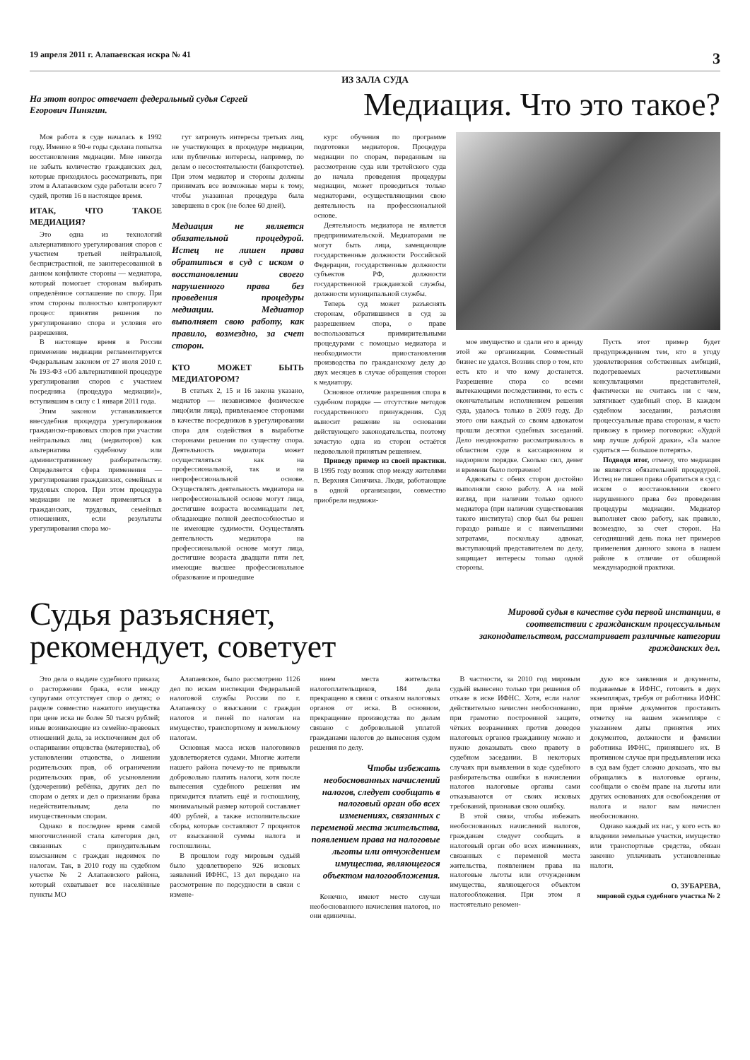19 апреля 2011 г. Алапаевская искра № 41 3
ИЗ ЗАЛА СУДА
На этот вопрос отвечает федеральный судья Сергей Егорович Пинягин.
Медиация. Что это такое?
Моя работа в суде началась в 1992 году. Именно в 90-е годы сделана попытка восстановления медиации. Мне никогда не забыть количество гражданских дел, которые приходилось рассматривать, при этом в Алапаевском суде работали всего 7 судей, против 16 в настоящее время.
ИТАК, ЧТО ТАКОЕ МЕДИАЦИЯ?
Это одна из технологий альтернативного урегулирования споров с участием третьей нейтральной, беспристрастной, не заинтересованной в данном конфликте стороны — медиатора, который помогает сторонам выбирать определённое соглашение по спору. При этом стороны полностью контролируют процесс принятия решения по урегулированию спора и условия его разрешения.
В настоящее время в России применение медиации регламентируется Федеральным законом от 27 июля 2010 г. № 193-ФЗ «Об альтернативной процедуре урегулирования споров с участием посредника (процедура медиации)», вступившим в силу с 1 января 2011 года.
Этим законом устанавливается внесудебная процедура урегулирования гражданско-правовых споров при участии нейтральных лиц (медиаторов) как альтернатива судебному или административному разбирательству. Определяется сфера применения — урегулирования гражданских, семейных и трудовых споров. При этом процедура медиации не может применяться в гражданских, трудовых, семейных отношениях, если результаты урегулирования спора мо-
гут затронуть интересы третьих лиц, не участвующих в процедуре медиации, или публичные интересы, например, по делам о несостоятельности (банкротстве). При этом медиатор и стороны должны принимать все возможные меры к тому, чтобы указанная процедура была завершена в срок (не более 60 дней).
Медиация не является обязательной процедурой. Истец не лишен права обратиться в суд с иском о восстановлении своего нарушенного права без проведения процедуры медиации. Медиатор выполняет свою работу, как правило, возмездно, за счет сторон.
КТО МОЖЕТ БЫТЬ МЕДИАТОРОМ?
В статьях 2, 15 и 16 закона указано, медиатор — независимое физическое лицо(или лица), привлекаемое сторонами в качестве посредников в урегулировании спора для содействия в выработке сторонами решения по существу спора. Деятельность медиатора может осуществляться как на профессиональной, так и на непрофессиональной основе. Осуществлять деятельность медиатора на непрофессиональной основе могут лица, достигшие возраста восемнадцати лет, обладающие полной дееспособностью и не имеющие судимости. Осуществлять деятельность медиатора на профессиональной основе могут лица, достигшие возраста двадцати пяти лет, имеющие высшее профессиональное образование и прошедшие
курс обучения по программе подготовки медиаторов. Процедура медиации по спорам, переданным на рассмотрение суда или третейского суда до начала проведения процедуры медиации, может проводиться только медиаторами, осуществляющими свою деятельность на профессиональной основе.
Деятельность медиатора не является предпринимательской. Медиаторами не могут быть лица, замещающие государственные должности Российской Федерации, государственные должности субъектов РФ, должности государственной гражданской службы, должности муниципальной службы.
Теперь суд может разъяснять сторонам, обратившимся в суд за разрешением спора, о праве воспользоваться примирительными процедурами с помощью медиатора и необходимости приостановления производства по гражданскому делу до двух месяцев в случае обращения сторон к медиатору.
Основное отличие разрешения спора в судебном порядке — отсутствие методов государственного принуждения. Суд выносит решение на основании действующего законодательства, поэтому зачастую одна из сторон остаётся недовольной принятым решением.
Приведу пример из своей практики. В 1995 году возник спор между жителями п. Верхняя Синячиха. Люди, работающие в одной организации, совместно приобрели недвижи-
мое имущество и сдали его в аренду этой же организации. Совместный бизнес не удался. Возник спор о том, кто есть кто и что кому достанется. Разрешение спора со всеми вытекающими последствиями, то есть с окончательным исполнением решения суда, удалось только в 2009 году. До этого они каждый со своим адвокатом прошли десятки судебных заседаний. Дело неоднократно рассматривалось в областном суде в кассационном и надзорном порядке. Сколько сил, денег и времени было потрачено!
Адвокаты с обеих сторон достойно выполняли свою работу. А на мой взгляд, при наличии только одного медиатора (при наличии существования такого института) спор был бы решен гораздо раньше и с наименьшими затратами, поскольку адвокат, выступающий представителем по делу, защищает интересы только одной стороны.
Пусть этот пример будет предупреждением тем, кто в угоду удовлетворения собственных амбиций, подогреваемых расчетливыми консультациями представителей, фактически не считаясь ни с чем, затягивает судебный спор. В каждом судебном заседании, разъясняя процессуальные права сторонам, я часто привожу в пример поговорки: «Худой мир лучше доброй драки», «За малое судиться — большое потерять».
Подводя итог, отмечу, что медиация не является обязательной процедурой. Истец не лишен права обратиться в суд с иском о восстановлении своего нарушенного права без проведения процедуры медиации. Медиатор выполняет свою работу, как правило, возмездно, за счет сторон. На сегодняшний день пока нет примеров применения данного закона в нашем районе в отличие от обширной международной практики.
Судья разъясняет,
рекомендует, советует
Мировой судья в качестве суда первой инстанции, в соответствии с гражданским процессуальным законодательством, рассматривает различные категории гражданских дел.
Это дела о выдаче судебного приказа; о расторжении брака, если между супругами отсутствует спор о детях; о разделе совместно нажитого имущества при цене иска не более 50 тысяч рублей; иные возникающие из семейно-правовых отношений дела, за исключением дел об оспаривании отцовства (материнства), об установлении отцовства, о лишении родительских прав, об ограничении родительских прав, об усыновлении (удочерении) ребёнка, других дел по спорам о детях и дел о признании брака недействительным; дела по имущественным спорам.
Однако в последнее время самой многочисленной стала категория дел, связанных с принудительным взысканием с граждан недоимок по налогам. Так, в 2010 году на судебном участке № 2 Алапаевского района, который охватывает все населённые пункты МО
Алапаевское, было рассмотрено 1126 дел по искам инспекции Федеральной налоговой службы России по г. Алапаевску о взыскании с граждан налогов и пеней по налогам на имущество, транспортному и земельному налогам.
Основная масса исков налоговиков удовлетворяется судами. Многие жители нашего района почему-то не привыкли добровольно платить налоги, хотя после вынесения судебного решения им приходится платить ещё и госпошлину, минимальный размер которой составляет 400 рублей, а также исполнительские сборы, которые составляют 7 процентов от взысканной суммы налога и госпошлины.
В прошлом году мировым судьёй было удовлетворено 926 исковых заявлений ИФНС, 13 дел передано на рассмотрение по подсудности в связи с измене-
нием места жительства налогоплательщиков, 184 дела прекращено в связи с отказом налоговых органов от иска. В основном, прекращение производства по делам связано с добровольной уплатой гражданами налогов до вынесения судом решения по делу.
Чтобы избежать необоснованных начислений налогов, следует сообщать в налоговый орган обо всех изменениях, связанных с переменой места жительства, появлением права на налоговые льготы или отчуждением имущества, являющегося объектом налогообложения.
Конечно, имеют место случаи необоснованного начисления налогов, но они единичны.
В частности, за 2010 год мировым судьёй вынесено только три решения об отказе в иске ИФНС. Хотя, если налог действительно начислен необоснованно, при грамотно построенной защите, чётких возражениях против доводов налоговых органов гражданину можно и нужно доказывать свою правоту в судебном заседании. В некоторых случаях при выявлении в ходе судебного разбирательства ошибки в начислении налогов налоговые органы сами отказываются от своих исковых требований, признавая свою ошибку.
В этой связи, чтобы избежать необоснованных начислений налогов, гражданам следует сообщать в налоговый орган обо всех изменениях, связанных с переменой места жительства, появлением права на налоговые льготы или отчуждением имущества, являющегося объектом налогообложения. При этом я настоятельно рекомен-
дую все заявления и документы, подаваемые в ИФНС, готовить в двух экземплярах, требуя от работника ИФНС при приёме документов проставить отметку на вашем экземпляре с указанием даты принятия этих документов, должности и фамилии работника ИФНС, принявшего их. В противном случае при предъявлении иска в суд вам будет сложно доказать, что вы обращались в налоговые органы, сообщали о своём праве на льготы или других основаниях для освобождения от налога и налог вам начислен необоснованно.
Однако каждый их нас, у кого есть во владении земельные участки, имущество или транспортные средства, обязан законно уплачивать установленные налоги.
О. ЗУБАРЕВА,
мировой судья судебного участка № 2